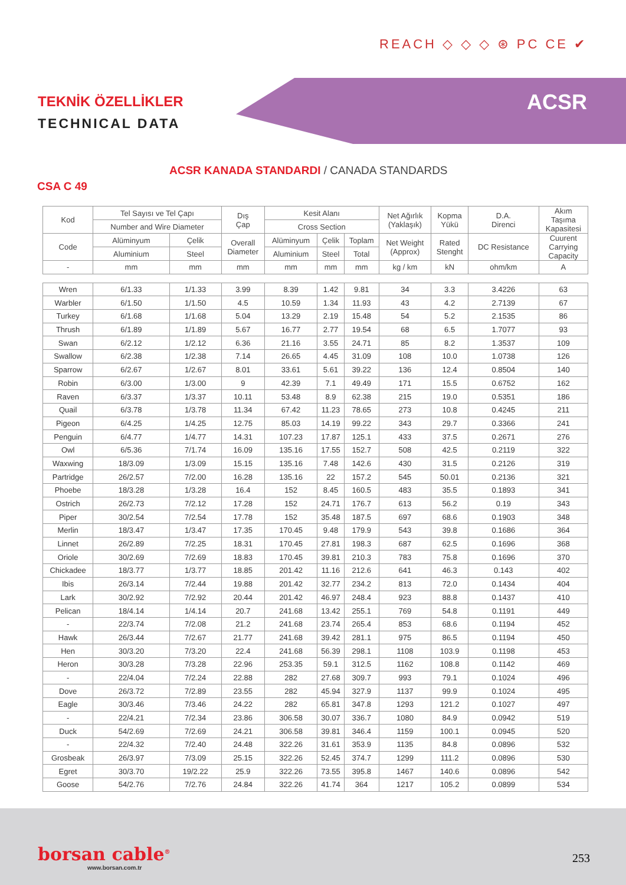REACH ◇ ◇ ◇ ⊛ PC CE ✔
TEKNİK ÖZELLİKLER
TECHNICAL DATA
ACSR
ACSR KANADA STANDARDI / CANADA STANDARDS
CSA C 49
| Kod | Tel Sayısı ve Tel Çapı | | Dış Çap | Kesit Alanı | | | Net Ağırlık (Yaklaşık) | Kopma Yükü | D.A. Direnci | Akım Taşıma Kapasitesi |
| --- | --- | --- | --- | --- | --- | --- | --- | --- | --- | --- |
| | Number and Wire Diameter | | | Cross Section | | | | | | |
| Code | Alüminyum | Çelik | Overall Diameter | Alüminyum | Çelik | Toplam | Net Weight (Approx) | Rated Stenght | DC Resistance | Cuurent Carrying Capacity |
| | Aluminium | Steel | | Aluminium | Steel | Total | | | | |
| - | mm | mm | mm | mm | mm | mm | kg / km | kN | ohm/km | A |
| Wren | 6/1.33 | 1/1.33 | 3.99 | 8.39 | 1.42 | 9.81 | 34 | 3.3 | 3.4226 | 63 |
| Warbler | 6/1.50 | 1/1.50 | 4.5 | 10.59 | 1.34 | 11.93 | 43 | 4.2 | 2.7139 | 67 |
| Turkey | 6/1.68 | 1/1.68 | 5.04 | 13.29 | 2.19 | 15.48 | 54 | 5.2 | 2.1535 | 86 |
| Thrush | 6/1.89 | 1/1.89 | 5.67 | 16.77 | 2.77 | 19.54 | 68 | 6.5 | 1.7077 | 93 |
| Swan | 6/2.12 | 1/2.12 | 6.36 | 21.16 | 3.55 | 24.71 | 85 | 8.2 | 1.3537 | 109 |
| Swallow | 6/2.38 | 1/2.38 | 7.14 | 26.65 | 4.45 | 31.09 | 108 | 10.0 | 1.0738 | 126 |
| Sparrow | 6/2.67 | 1/2.67 | 8.01 | 33.61 | 5.61 | 39.22 | 136 | 12.4 | 0.8504 | 140 |
| Robin | 6/3.00 | 1/3.00 | 9 | 42.39 | 7.1 | 49.49 | 171 | 15.5 | 0.6752 | 162 |
| Raven | 6/3.37 | 1/3.37 | 10.11 | 53.48 | 8.9 | 62.38 | 215 | 19.0 | 0.5351 | 186 |
| Quail | 6/3.78 | 1/3.78 | 11.34 | 67.42 | 11.23 | 78.65 | 273 | 10.8 | 0.4245 | 211 |
| Pigeon | 6/4.25 | 1/4.25 | 12.75 | 85.03 | 14.19 | 99.22 | 343 | 29.7 | 0.3366 | 241 |
| Penguin | 6/4.77 | 1/4.77 | 14.31 | 107.23 | 17.87 | 125.1 | 433 | 37.5 | 0.2671 | 276 |
| Owl | 6/5.36 | 7/1.74 | 16.09 | 135.16 | 17.55 | 152.7 | 508 | 42.5 | 0.2119 | 322 |
| Waxwing | 18/3.09 | 1/3.09 | 15.15 | 135.16 | 7.48 | 142.6 | 430 | 31.5 | 0.2126 | 319 |
| Partridge | 26/2.57 | 7/2.00 | 16.28 | 135.16 | 22 | 157.2 | 545 | 50.01 | 0.2136 | 321 |
| Phoebe | 18/3.28 | 1/3.28 | 16.4 | 152 | 8.45 | 160.5 | 483 | 35.5 | 0.1893 | 341 |
| Ostrich | 26/2.73 | 7/2.12 | 17.28 | 152 | 24.71 | 176.7 | 613 | 56.2 | 0.19 | 343 |
| Piper | 30/2.54 | 7/2.54 | 17.78 | 152 | 35.48 | 187.5 | 697 | 68.6 | 0.1903 | 348 |
| Merlin | 18/3.47 | 1/3.47 | 17.35 | 170.45 | 9.48 | 179.9 | 543 | 39.8 | 0.1686 | 364 |
| Linnet | 26/2.89 | 7/2.25 | 18.31 | 170.45 | 27.81 | 198.3 | 687 | 62.5 | 0.1696 | 368 |
| Oriole | 30/2.69 | 7/2.69 | 18.83 | 170.45 | 39.81 | 210.3 | 783 | 75.8 | 0.1696 | 370 |
| Chickadee | 18/3.77 | 1/3.77 | 18.85 | 201.42 | 11.16 | 212.6 | 641 | 46.3 | 0.143 | 402 |
| Ibis | 26/3.14 | 7/2.44 | 19.88 | 201.42 | 32.77 | 234.2 | 813 | 72.0 | 0.1434 | 404 |
| Lark | 30/2.92 | 7/2.92 | 20.44 | 201.42 | 46.97 | 248.4 | 923 | 88.8 | 0.1437 | 410 |
| Pelican | 18/4.14 | 1/4.14 | 20.7 | 241.68 | 13.42 | 255.1 | 769 | 54.8 | 0.1191 | 449 |
| - | 22/3.74 | 7/2.08 | 21.2 | 241.68 | 23.74 | 265.4 | 853 | 68.6 | 0.1194 | 452 |
| Hawk | 26/3.44 | 7/2.67 | 21.77 | 241.68 | 39.42 | 281.1 | 975 | 86.5 | 0.1194 | 450 |
| Hen | 30/3.20 | 7/3.20 | 22.4 | 241.68 | 56.39 | 298.1 | 1108 | 103.9 | 0.1198 | 453 |
| Heron | 30/3.28 | 7/3.28 | 22.96 | 253.35 | 59.1 | 312.5 | 1162 | 108.8 | 0.1142 | 469 |
| - | 22/4.04 | 7/2.24 | 22.88 | 282 | 27.68 | 309.7 | 993 | 79.1 | 0.1024 | 496 |
| Dove | 26/3.72 | 7/2.89 | 23.55 | 282 | 45.94 | 327.9 | 1137 | 99.9 | 0.1024 | 495 |
| Eagle | 30/3.46 | 7/3.46 | 24.22 | 282 | 65.81 | 347.8 | 1293 | 121.2 | 0.1027 | 497 |
| - | 22/4.21 | 7/2.34 | 23.86 | 306.58 | 30.07 | 336.7 | 1080 | 84.9 | 0.0942 | 519 |
| Duck | 54/2.69 | 7/2.69 | 24.21 | 306.58 | 39.81 | 346.4 | 1159 | 100.1 | 0.0945 | 520 |
| - | 22/4.32 | 7/2.40 | 24.48 | 322.26 | 31.61 | 353.9 | 1135 | 84.8 | 0.0896 | 532 |
| Grosbeak | 26/3.97 | 7/3.09 | 25.15 | 322.26 | 52.45 | 374.7 | 1299 | 111.2 | 0.0896 | 530 |
| Egret | 30/3.70 | 19/2.22 | 25.9 | 322.26 | 73.55 | 395.8 | 1467 | 140.6 | 0.0896 | 542 |
| Goose | 54/2.76 | 7/2.76 | 24.84 | 322.26 | 41.74 | 364 | 1217 | 105.2 | 0.0899 | 534 |
borsan cable<sup>®</sup>
www.borsan.com.tr
253